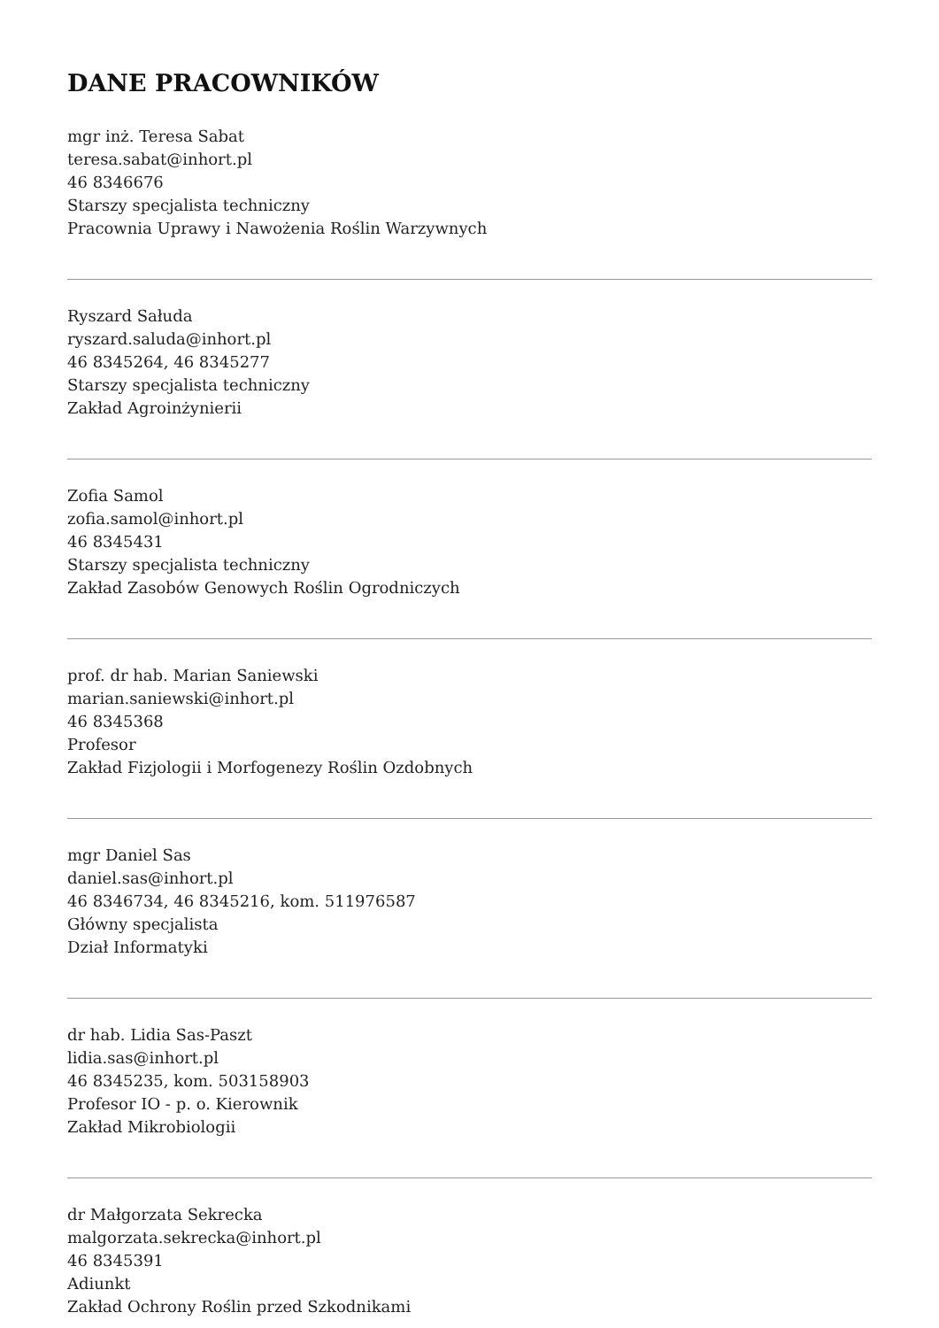DANE PRACOWNIKÓW
mgr inż. Teresa Sabat
teresa.sabat@inhort.pl
46 8346676
Starszy specjalista techniczny
Pracownia Uprawy i Nawożenia Roślin Warzywnych
Ryszard Sałuda
ryszard.saluda@inhort.pl
46 8345264, 46 8345277
Starszy specjalista techniczny
Zakład Agroinżynierii
Zofia Samol
zofia.samol@inhort.pl
46 8345431
Starszy specjalista techniczny
Zakład Zasobów Genowych Roślin Ogrodniczych
prof. dr hab. Marian Saniewski
marian.saniewski@inhort.pl
46 8345368
Profesor
Zakład Fizjologii i Morfogenezy Roślin Ozdobnych
mgr Daniel Sas
daniel.sas@inhort.pl
46 8346734, 46 8345216, kom. 511976587
Główny specjalista
Dział Informatyki
dr hab. Lidia Sas-Paszt
lidia.sas@inhort.pl
46 8345235, kom. 503158903
Profesor IO - p. o. Kierownik
Zakład Mikrobiologii
dr Małgorzata Sekrecka
malgorzata.sekrecka@inhort.pl
46 8345391
Adiunkt
Zakład Ochrony Roślin przed Szkodnikami